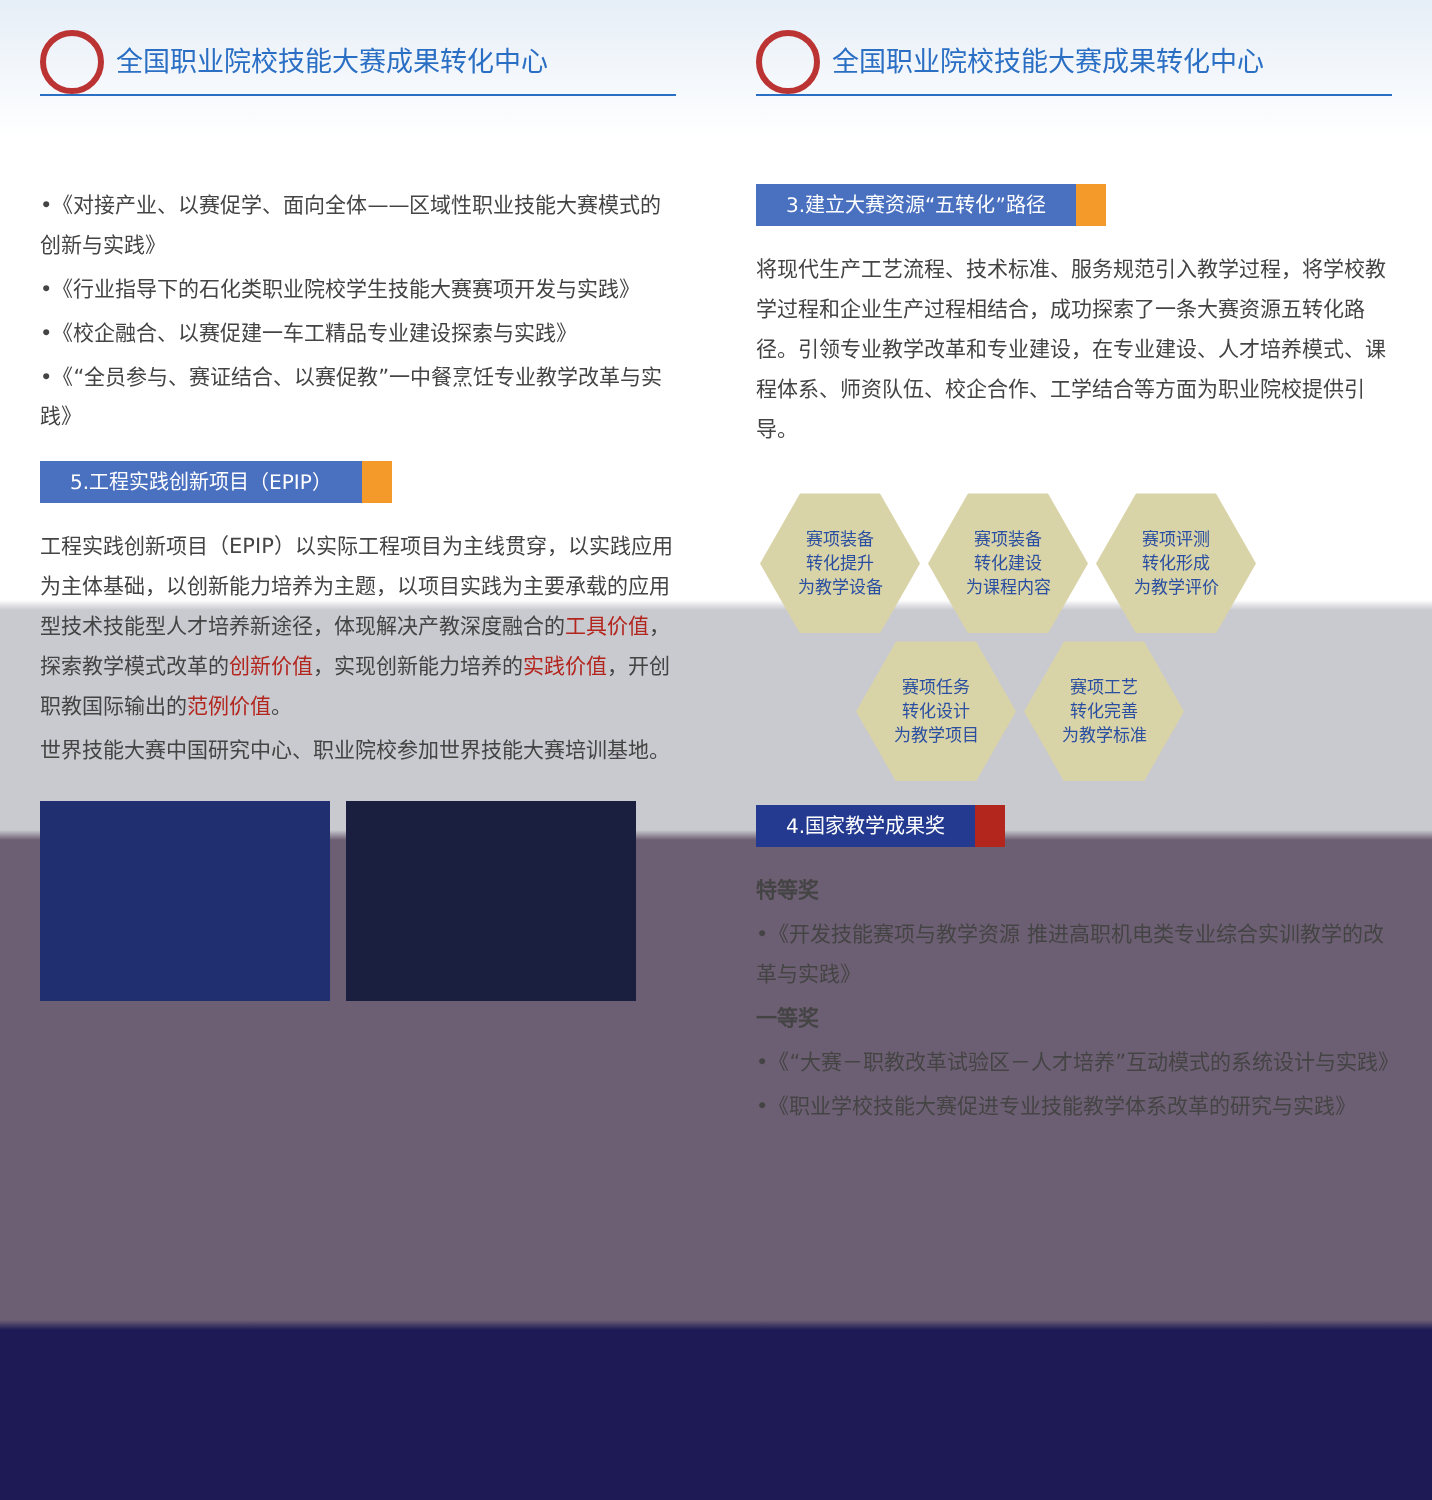全国职业院校技能大赛成果转化中心
•《对接产业、以赛促学、面向全体——区域性职业技能大赛模式的创新与实践》
•《行业指导下的石化类职业院校学生技能大赛赛项开发与实践》
•《校企融合、以赛促建一车工精品专业建设探索与实践》
•《“全员参与、赛证结合、以赛促教”一中餐烹饪专业教学改革与实践》
5.工程实践创新项目（EPIP）
工程实践创新项目（EPIP）以实际工程项目为主线贯穿，以实践应用为主体基础，以创新能力培养为主题，以项目实践为主要承载的应用型技术技能型人才培养新途径，体现解决产教深度融合的工具价值，探索教学模式改革的创新价值，实现创新能力培养的实践价值，开创职教国际输出的范例价值。
世界技能大赛中国研究中心、职业院校参加世界技能大赛培训基地。
全国职业院校技能大赛成果转化中心
3.建立大赛资源“五转化”路径
将现代生产工艺流程、技术标准、服务规范引入教学过程，将学校教学过程和企业生产过程相结合，成功探索了一条大赛资源五转化路径。引领专业教学改革和专业建设，在专业建设、人才培养模式、课程体系、师资队伍、校企合作、工学结合等方面为职业院校提供引导。
赛项装备
转化提升
为教学设备 赛项装备
转化建设
为课程内容 赛项评测
转化形成
为教学评价
赛项任务
转化设计
为教学项目 赛项工艺
转化完善
为教学标准
4.国家教学成果奖
特等奖
•《开发技能赛项与教学资源 推进高职机电类专业综合实训教学的改革与实践》
一等奖
•《“大赛－职教改革试验区－人才培养”互动模式的系统设计与实践》
•《职业学校技能大赛促进专业技能教学体系改革的研究与实践》